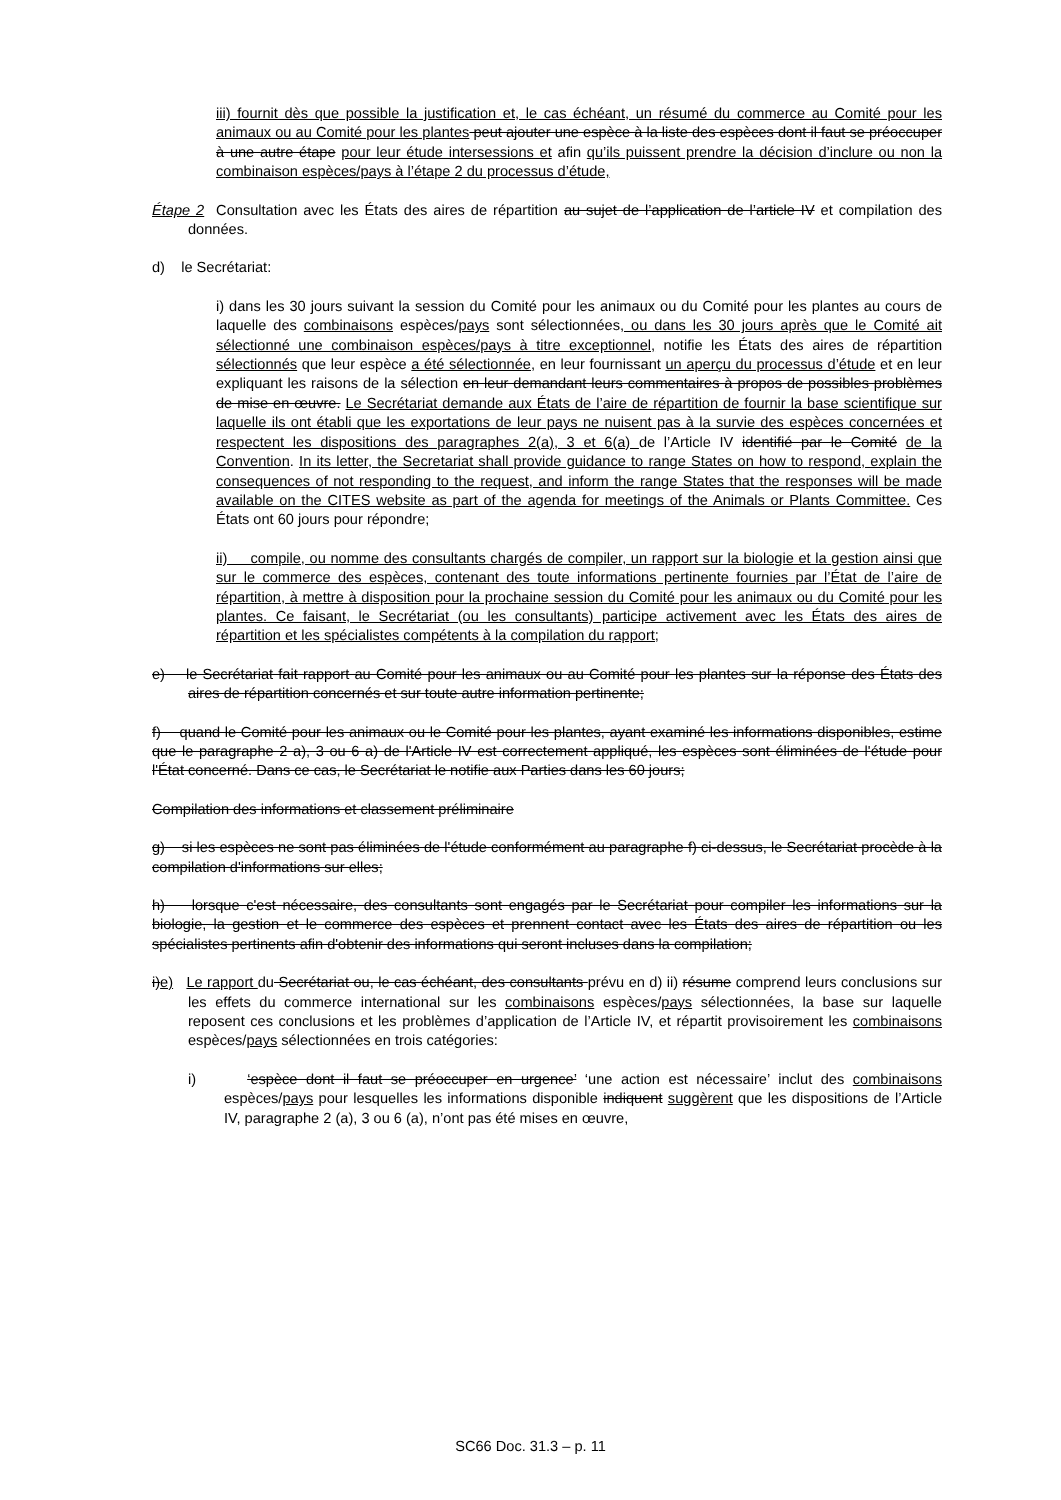iii) fournit dès que possible la justification et, le cas échéant, un résumé du commerce au Comité pour les animaux ou au Comité pour les plantes peut ajouter une espèce à la liste des espèces dont il faut se préoccuper à une autre étape pour leur étude intersessions et afin qu’ils puissent prendre la décision d’inclure ou non la combinaison espèces/pays à l’étape 2 du processus d’étude,
Étape 2 Consultation avec les États des aires de répartition au sujet de l’application de l’article IV et compilation des données.
d) le Secrétariat:
i) dans les 30 jours suivant la session du Comité pour les animaux ou du Comité pour les plantes au cours de laquelle des combinaisons espèces/pays sont sélectionnées, ou dans les 30 jours après que le Comité ait sélectionné une combinaison espèces/pays à titre exceptionnel, notifie les États des aires de répartition sélectionnés que leur espèce a été sélectionnée, en leur fournissant un aperçu du processus d’étude et en leur expliquant les raisons de la sélection en leur demandant leurs commentaires à propos de possibles problèmes de mise en œuvre. Le Secrétariat demande aux États de l’aire de répartition de fournir la base scientifique sur laquelle ils ont établi que les exportations de leur pays ne nuisent pas à la survie des espèces concernées et respectent les dispositions des paragraphes 2(a), 3 et 6(a) de l’Article IV identifié par le Comité de la Convention. In its letter, the Secretariat shall provide guidance to range States on how to respond, explain the consequences of not responding to the request, and inform the range States that the responses will be made available on the CITES website as part of the agenda for meetings of the Animals or Plants Committee. Ces États ont 60 jours pour répondre;
ii) compile, ou nomme des consultants chargés de compiler, un rapport sur la biologie et la gestion ainsi que sur le commerce des espèces, contenant des toute informations pertinente fournies par l’État de l’aire de répartition, à mettre à disposition pour la prochaine session du Comité pour les animaux ou du Comité pour les plantes. Ce faisant, le Secrétariat (ou les consultants) participe activement avec les États des aires de répartition et les spécialistes compétents à la compilation du rapport;
e) le Secrétariat fait rapport au Comité pour les animaux ou au Comité pour les plantes sur la réponse des États des aires de répartition concernés et sur toute autre information pertinente;
f) quand le Comité pour les animaux ou le Comité pour les plantes, ayant examiné les informations disponibles, estime que le paragraphe 2 a), 3 ou 6 a) de l'Article IV est correctement appliqué, les espèces sont éliminées de l'étude pour l'État concerné. Dans ce cas, le Secrétariat le notifie aux Parties dans les 60 jours;
Compilation des informations et classement préliminaire
g) si les espèces ne sont pas éliminées de l'étude conformément au paragraphe f) ci-dessus, le Secrétariat procède à la compilation d'informations sur elles;
h) lorsque c'est nécessaire, des consultants sont engagés par le Secrétariat pour compiler les informations sur la biologie, la gestion et le commerce des espèces et prennent contact avec les États des aires de répartition ou les spécialistes pertinents afin d'obtenir des informations qui seront incluses dans la compilation;
i)e) Le rapport du Secrétariat ou, le cas échéant, des consultants prévu en d) ii) résume comprend leurs conclusions sur les effets du commerce international sur les combinaisons espèces/pays sélectionnées, la base sur laquelle reposent ces conclusions et les problèmes d’application de l’Article IV, et répartit provisoirement les combinaisons espèces/pays sélectionnées en trois catégories:
i) ‘espèce dont il faut se préoccuper en urgence’ ‘une action est nécessaire’ inclut des combinaisons espèces/pays pour lesquelles les informations disponible indiquent suggèrent que les dispositions de l’Article IV, paragraphe 2 (a), 3 ou 6 (a), n’ont pas été mises en œuvre,
SC66 Doc. 31.3 – p. 11